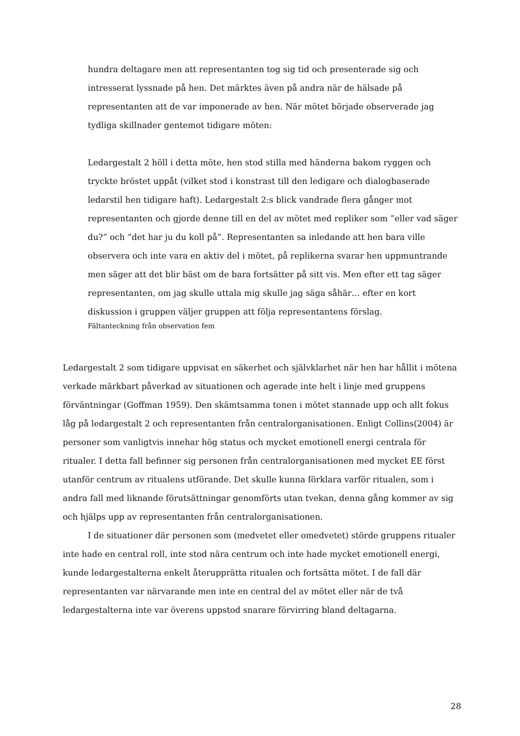hundra deltagare men att representanten tog sig tid och presenterade sig och intresserat lyssnade på hen. Det märktes även på andra när de hälsade på representanten att de var imponerade av hen. När mötet började observerade jag tydliga skillnader gentemot tidigare möten:
Ledargestalt 2 höll i detta möte, hen stod stilla med händerna bakom ryggen och tryckte bröstet uppåt (vilket stod i konstrast till den ledigare och dialogbaserade ledarstil hen tidigare haft). Ledargestalt 2:s blick vandrade flera gånger mot representanten och gjorde denne till en del av mötet med repliker som ”eller vad säger du?” och ”det har ju du koll på”. Representanten sa inledande att hen bara ville observera och inte vara en aktiv del i mötet, på replikerna svarar hen uppmuntrande men säger att det blir bäst om de bara fortsätter på sitt vis. Men efter ett tag säger representanten, om jag skulle uttala mig skulle jag säga såhär… efter en kort diskussion i gruppen väljer gruppen att följa representantens förslag.
Fältanteckning från observation fem
Ledargestalt 2 som tidigare uppvisat en säkerhet och självklarhet när hen har hållit i mötena verkade märkbart påverkad av situationen och agerade inte helt i linje med gruppens förväntningar (Goffman 1959). Den skämtsamma tonen i mötet stannade upp och allt fokus låg på ledargestalt 2 och representanten från centralorganisationen. Enligt Collins(2004) är personer som vanligtvis innehar hög status och mycket emotionell energi centrala för ritualer. I detta fall befinner sig personen från centralorganisationen med mycket EE först utanför centrum av ritualens utförande. Det skulle kunna förklara varför ritualen, som i andra fall med liknande förutsättningar genomförts utan tvekan, denna gång kommer av sig och hjälps upp av representanten från centralorganisationen.
I de situationer där personen som (medvetet eller omedvetet) störde gruppens ritualer inte hade en central roll, inte stod nära centrum och inte hade mycket emotionell energi, kunde ledargestalterna enkelt återupprätta ritualen och fortsätta mötet. I de fall där representanten var närvarande men inte en central del av mötet eller när de två ledargestalterna inte var överens uppstod snarare förvirring bland deltagarna.
28